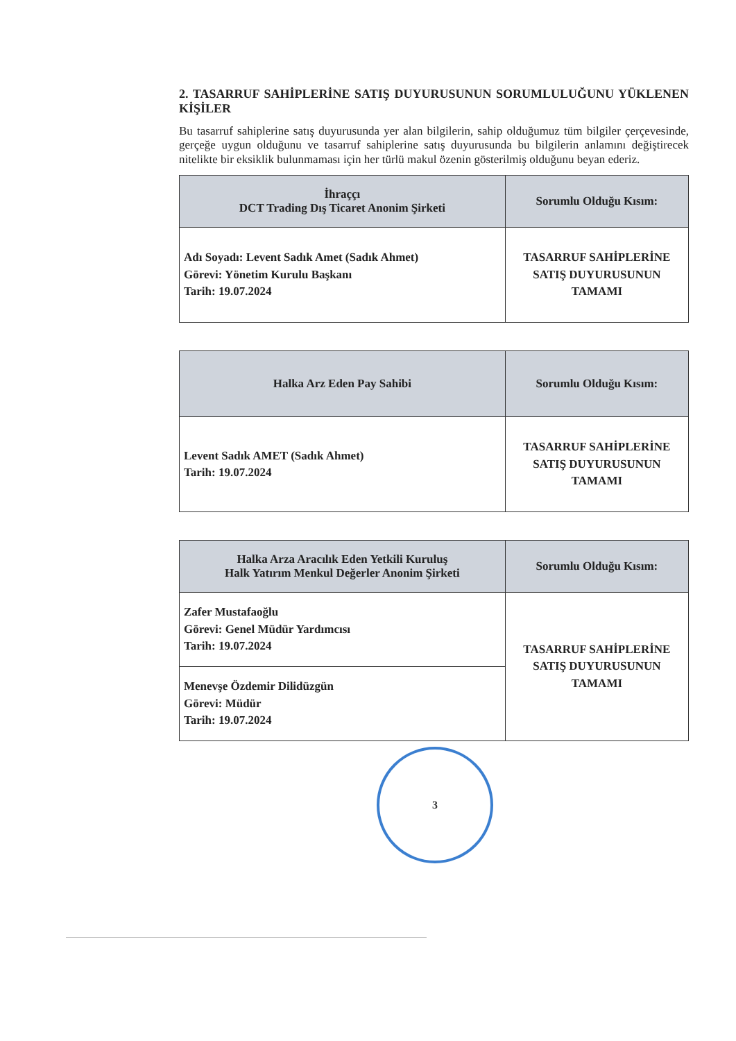2. TASARRUF SAHİPLERİNE SATIŞ DUYURUSUNUN SORUMLULUĞUNU YÜKLENEN KİŞİLER
Bu tasarruf sahiplerine satış duyurusunda yer alan bilgilerin, sahip olduğumuz tüm bilgiler çerçevesinde, gerçeğe uygun olduğunu ve tasarruf sahiplerine satış duyurusunda bu bilgilerin anlamını değiştirecek nitelikte bir eksiklik bulunmaması için her türlü makul özenin gösterilmiş olduğunu beyan ederiz.
| İhraççı DCT Trading Dış Ticaret Anonim Şirketi | Sorumlu Olduğu Kısım: |
| --- | --- |
| Adı Soyadı: Levent Sadık Amet (Sadık Ahmet) Görevi: Yönetim Kurulu Başkanı Tarih: 19.07.2024 | TASARRUF SAHİPLERİNE SATIŞ DUYURUSUNUN TAMAMI |
| Halka Arz Eden Pay Sahibi | Sorumlu Olduğu Kısım: |
| --- | --- |
| Levent Sadık AMET (Sadık Ahmet) Tarih: 19.07.2024 | TASARRUF SAHİPLERİNE SATIŞ DUYURUSUNUN TAMAMI |
| Halka Arza Aracılık Eden Yetkili Kuruluş Halk Yatırım Menkul Değerler Anonim Şirketi | Sorumlu Olduğu Kısım: |
| --- | --- |
| Zafer Mustafaoğlu Görevi: Genel Müdür Yardımcısı Tarih: 19.07.2024 | TASARRUF SAHİPLERİNE SATIŞ DUYURUSUNUN TAMAMI |
| Menevşe Özdemir Dilidüzgün Görevi: Müdür Tarih: 19.07.2024 | |
3